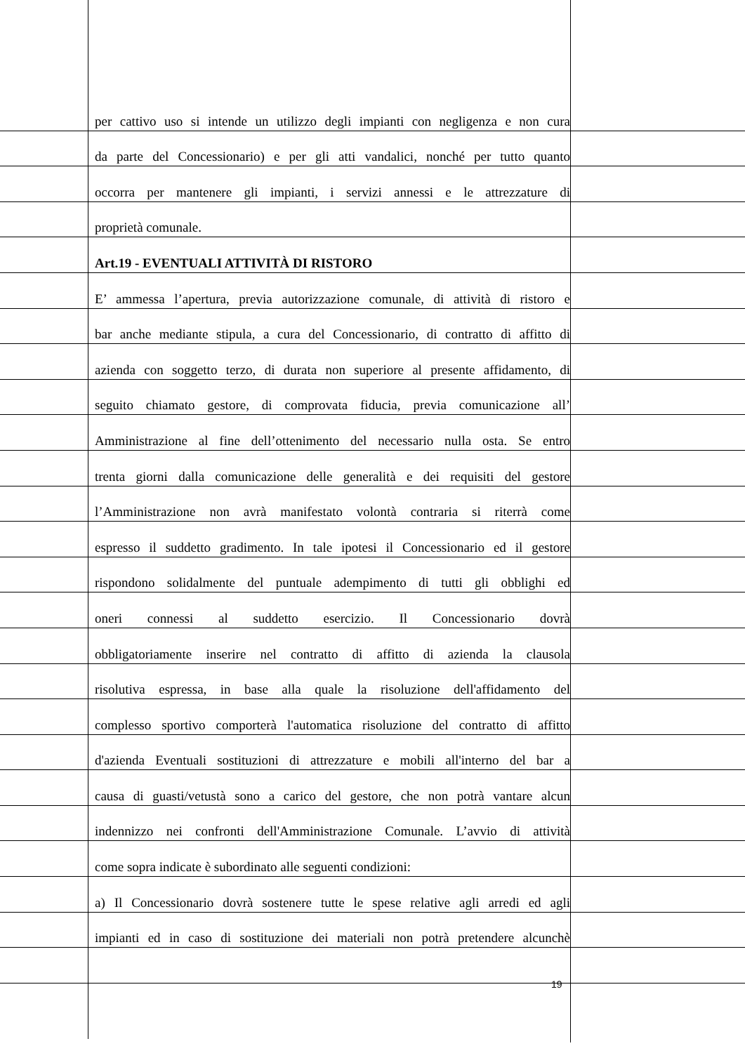per cattivo uso si intende un utilizzo degli impianti con negligenza e non cura
da parte del Concessionario) e per gli atti vandalici, nonché per tutto quanto
occorra per mantenere gli impianti, i servizi annessi e le attrezzature di
proprietà comunale.
Art.19 - EVENTUALI ATTIVITÀ DI RISTORO
E’ ammessa l’apertura, previa autorizzazione comunale, di attività di ristoro e
bar anche mediante stipula, a cura del Concessionario, di contratto di affitto di
azienda con soggetto terzo, di durata non superiore al presente affidamento, di
seguito chiamato gestore, di comprovata fiducia, previa comunicazione all’
Amministrazione al fine dell’ottenimento del necessario nulla osta. Se entro
trenta giorni dalla comunicazione delle generalità e dei requisiti del gestore
l’Amministrazione non avrà manifestato volontà contraria si riterrà come
espresso il suddetto gradimento. In tale ipotesi il Concessionario ed il gestore
rispondono solidalmente del puntuale adempimento di tutti gli obblighi ed
oneri connessi al suddetto esercizio. Il Concessionario dovrà
obbligatoriamente inserire nel contratto di affitto di azienda la clausola
risolutiva espressa, in base alla quale la risoluzione dell'affidamento del
complesso sportivo comporterà l'automatica risoluzione del contratto di affitto
d'azienda Eventuali sostituzioni di attrezzature e mobili all'interno del bar a
causa di guasti/vetustà sono a carico del gestore, che non potrà vantare alcun
indennizzo nei confronti dell'Amministrazione Comunale. L’avvio di attività
come sopra indicate è subordinato alle seguenti condizioni:
a) Il Concessionario dovrà sostenere tutte le spese relative agli arredi ed agli
impianti ed in caso di sostituzione dei materiali non potrà pretendere alcunchè
19